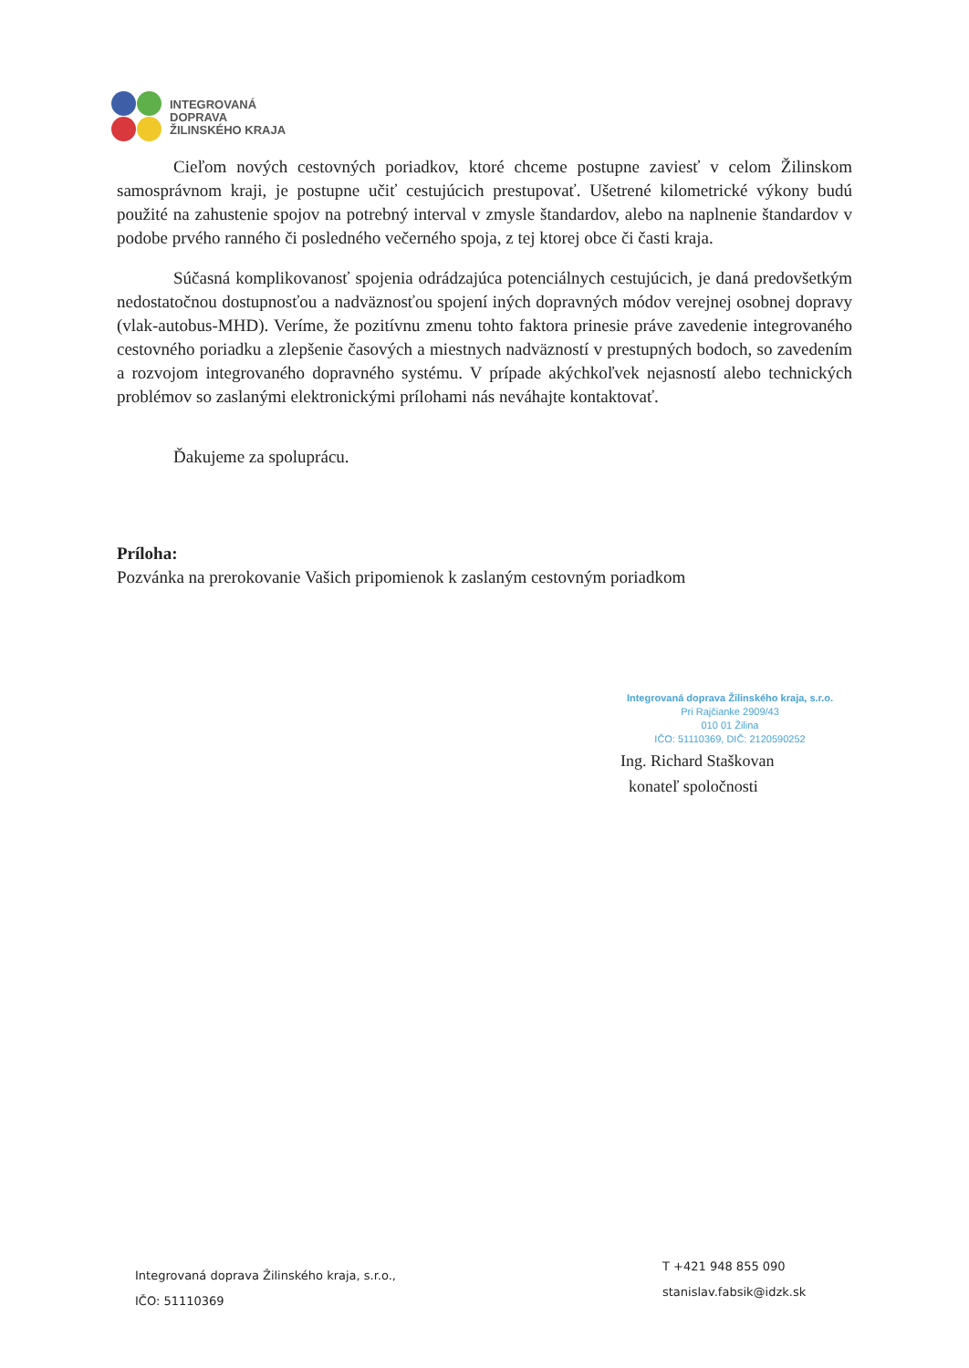INTEGROVANÁ
DOPRAVA
ŽILINSKÉHO KRAJA
Cieľom nových cestovných poriadkov, ktoré chceme postupne zaviesť v celom Žilinskom samosprávnom kraji, je postupne učiť cestujúcich prestupovať. Ušetrené kilometrické výkony budú použité na zahustenie spojov na potrebný interval v zmysle štandardov, alebo na naplnenie štandardov v podobe prvého ranného či posledného večerného spoja, z tej ktorej obce či časti kraja.
Súčasná komplikovanosť spojenia odrádzajúca potenciálnych cestujúcich, je daná predovšetkým nedostatočnou dostupnosťou a nadväznosťou spojení iných dopravných módov verejnej osobnej dopravy (vlak-autobus-MHD). Veríme, že pozitívnu zmenu tohto faktora prinesie práve zavedenie integrovaného cestovného poriadku a zlepšenie časových a miestnych nadväzností v prestupných bodoch, so zavedením a rozvojom integrovaného dopravného systému. V prípade akýchkoľvek nejasností alebo technických problémov so zaslanými elektronickými prílohami nás neváhajte kontaktovať.
Ďakujeme za spoluprácu.
Príloha:
Pozvánka na prerokovanie Vašich pripomienok k zaslaným cestovným poriadkom
Integrovaná doprava Žilinského kraja, s.r.o.
Pri Rajčianke 2909/43
010 01 Žilina
IČO: 51110369, DIČ: 2120590252
Ing. Richard Staškovan
konateľ spoločnosti
Integrovaná doprava Žilinského kraja, s.r.o.,
IČO: 51110369
T +421 948 855 090
stanislav.fabsik@idzk.sk